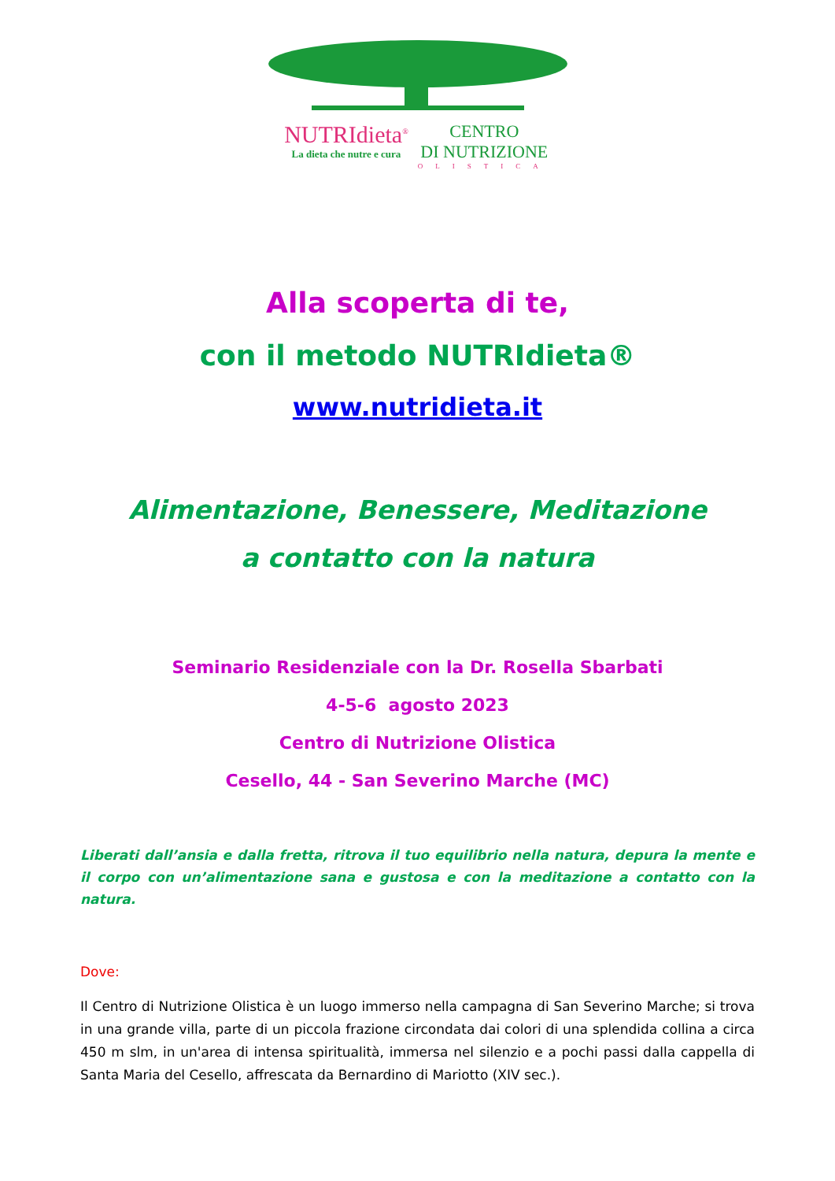NUTRIdieta<sup>®</sup>
La dieta che nutre e cura
CENTRO
DI NUTRIZIONE
OLISTICA
Alla scoperta di te,
con il metodo NUTRIdieta®
www.nutridieta.it
Alimentazione, Benessere, Meditazione
a contatto con la natura
Seminario Residenziale con la Dr. Rosella Sbarbati
4-5-6 agosto 2023
Centro di Nutrizione Olistica
Cesello, 44 - San Severino Marche (MC)
Liberati dall’ansia e dalla fretta, ritrova il tuo equilibrio nella natura, depura la mente e il corpo con un’alimentazione sana e gustosa e con la meditazione a contatto con la natura.
Dove:
Il Centro di Nutrizione Olistica è un luogo immerso nella campagna di San Severino Marche; si trova in una grande villa, parte di un piccola frazione circondata dai colori di una splendida collina a circa 450 m slm, in un'area di intensa spiritualità, immersa nel silenzio e a pochi passi dalla cappella di Santa Maria del Cesello, affrescata da Bernardino di Mariotto (XIV sec.).